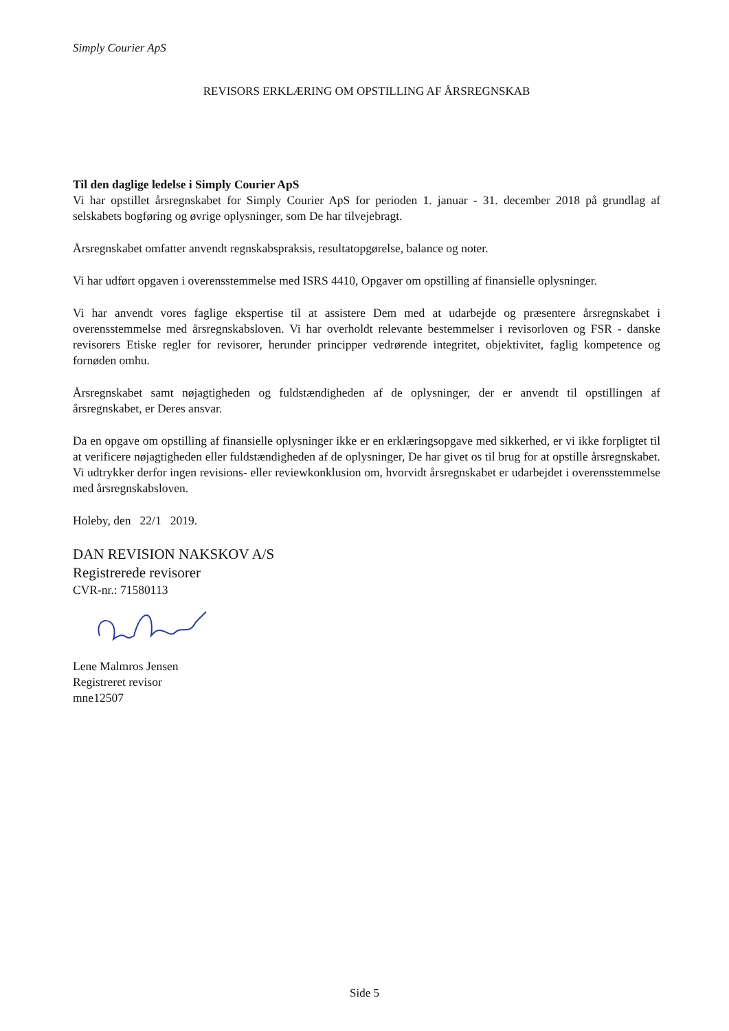Simply Courier ApS
REVISORS ERKLÆRING OM OPSTILLING AF ÅRSREGNSKAB
Til den daglige ledelse i Simply Courier ApS
Vi har opstillet årsregnskabet for Simply Courier ApS for perioden 1. januar - 31. december 2018 på grundlag af selskabets bogføring og øvrige oplysninger, som De har tilvejebragt.
Årsregnskabet omfatter anvendt regnskabspraksis, resultatopgørelse, balance og noter.
Vi har udført opgaven i overensstemmelse med ISRS 4410, Opgaver om opstilling af finansielle oplysninger.
Vi har anvendt vores faglige ekspertise til at assistere Dem med at udarbejde og præsentere årsregnskabet i overensstemmelse med årsregnskabsloven. Vi har overholdt relevante bestemmelser i revisorloven og FSR - danske revisorers Etiske regler for revisorer, herunder principper vedrørende integritet, objektivitet, faglig kompetence og fornøden omhu.
Årsregnskabet samt nøjagtigheden og fuldstændigheden af de oplysninger, der er anvendt til opstillingen af årsregnskabet, er Deres ansvar.
Da en opgave om opstilling af finansielle oplysninger ikke er en erklæringsopgave med sikkerhed, er vi ikke forpligtet til at verificere nøjagtigheden eller fuldstændigheden af de oplysninger, De har givet os til brug for at opstille årsregnskabet. Vi udtrykker derfor ingen revisions- eller reviewkonklusion om, hvorvidt årsregnskabet er udarbejdet i overensstemmelse med årsregnskabsloven.
Holeby, den 22/1 2019.
DAN REVISION NAKSKOV A/S
Registrerede revisorer
CVR-nr.: 71580113
Lene Malmros Jensen
Registreret revisor
mne12507
Side 5